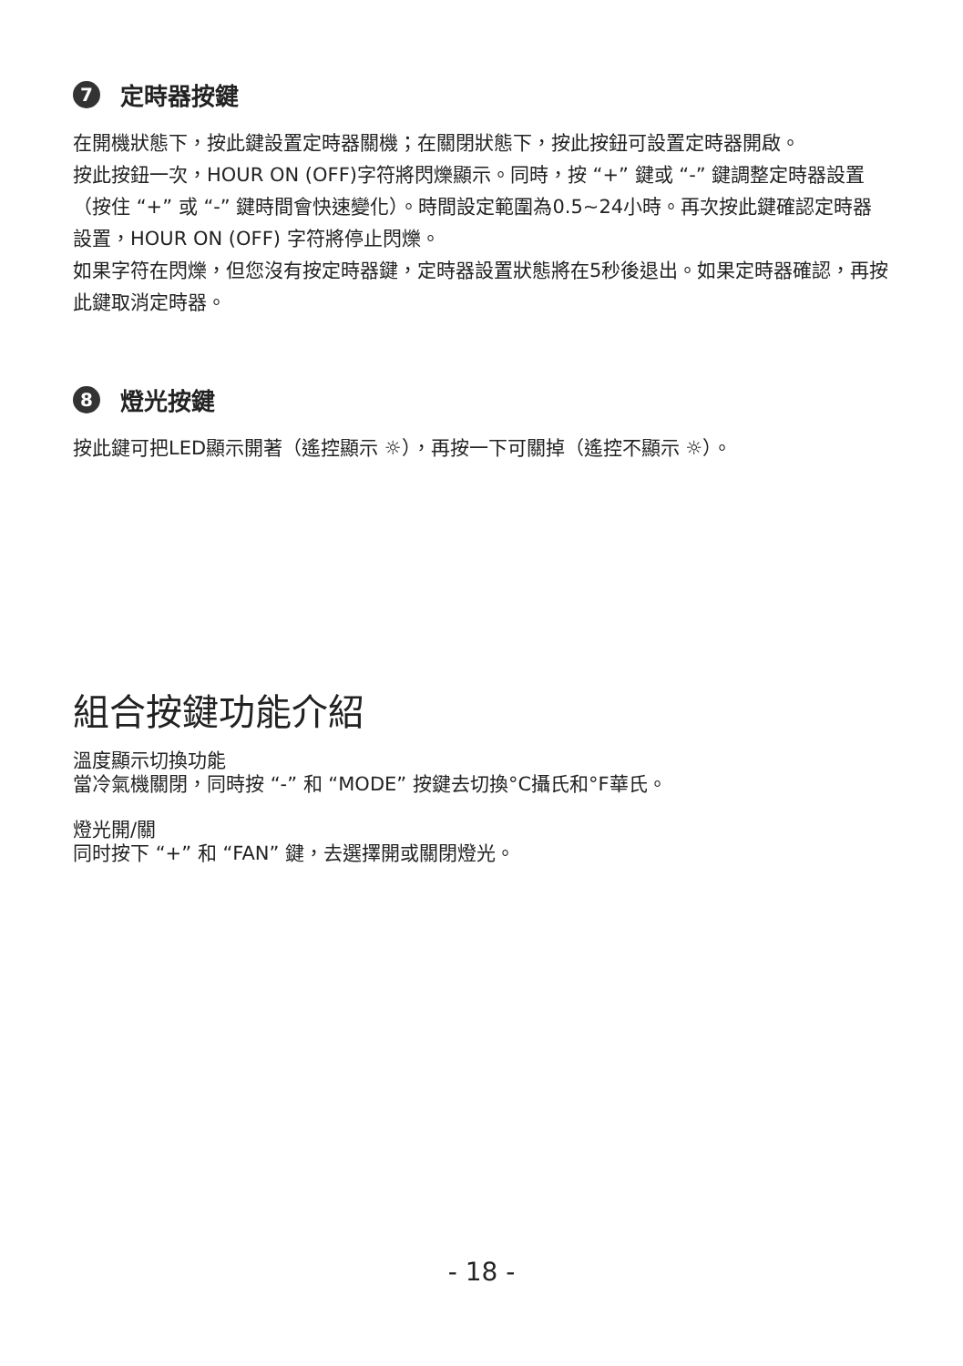7 定時器按鍵
在開機狀態下，按此鍵設置定時器關機；在關閉狀態下，按此按鈕可設置定時器開啟。
按此按鈕一次，HOUR ON (OFF)字符將閃爍顯示。同時，按 “+” 鍵或 “-” 鍵調整定時器設置（按住 “+” 或 “-” 鍵時間會快速變化）。時間設定範圍為0.5~24小時。再次按此鍵確認定時器設置，HOUR ON (OFF) 字符將停止閃爍。
如果字符在閃爍，但您沒有按定時器鍵，定時器設置狀態將在5秒後退出。如果定時器確認，再按此鍵取消定時器。
8 燈光按鍵
按此鍵可把LED顯示開著（遙控顯示 ☼），再按一下可關掉（遙控不顯示 ☼）。
組合按鍵功能介紹
溫度顯示切換功能
當冷氣機關閉，同時按 “-” 和 “MODE” 按鍵去切換°C攝氏和°F華氏。
燈光開/關
同时按下 “+” 和 “FAN” 鍵，去選擇開或關閉燈光。
- 18 -